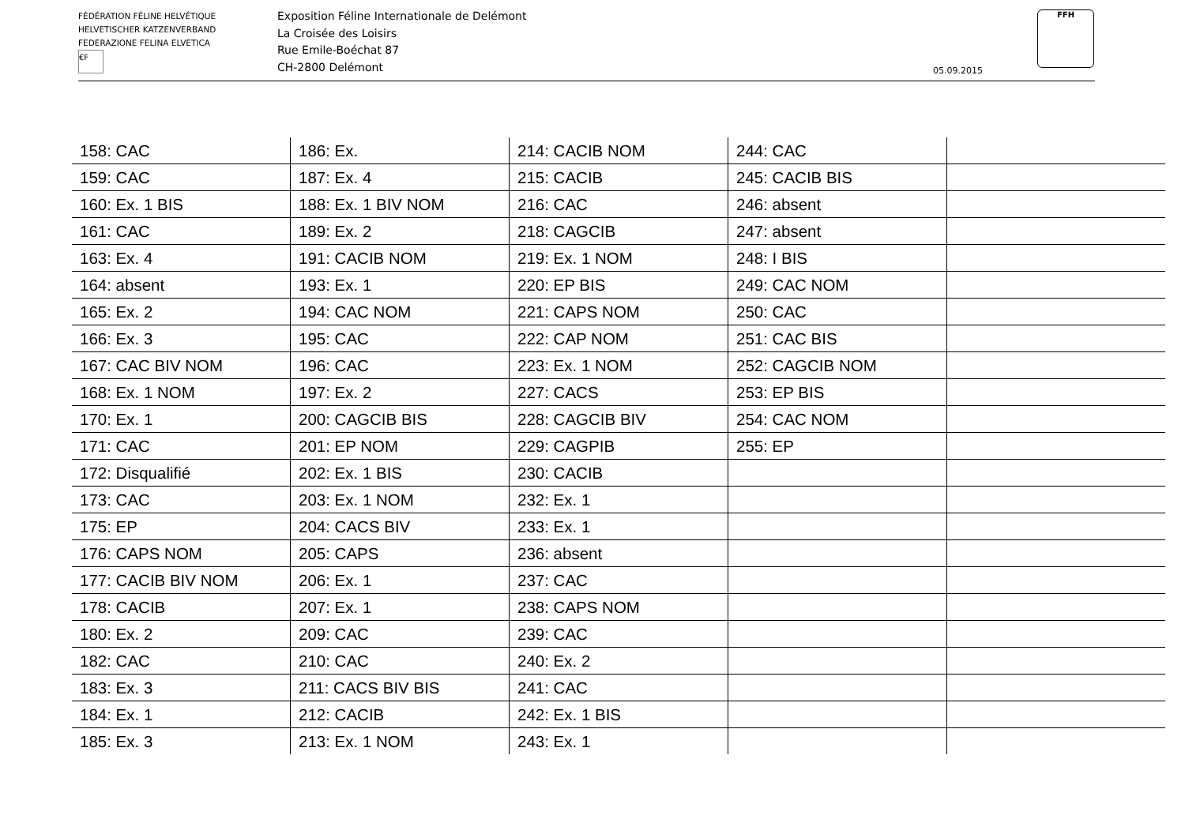FÉDÉRATION FÉLINE HELVÉTIQUE
HELVETISCHER KATZENVERBAND
FEDERAZIONE FELINA ELVETICA
€F
Exposition Féline Internationale de Delémont
La Croisée des Loisirs
Rue Emile-Boéchat 87
CH-2800 Delémont
05.09.2015
FFH
| 158: CAC | 186: Ex. | 214: CACIB NOM | 244: CAC | |
| 159: CAC | 187: Ex. 4 | 215: CACIB | 245: CACIB BIS | |
| 160: Ex. 1 BIS | 188: Ex. 1 BIV NOM | 216: CAC | 246: absent | |
| 161: CAC | 189: Ex. 2 | 218: CAGCIB | 247: absent | |
| 163: Ex. 4 | 191: CACIB NOM | 219: Ex. 1 NOM | 248: I BIS | |
| 164: absent | 193: Ex. 1 | 220: EP BIS | 249: CAC NOM | |
| 165: Ex. 2 | 194: CAC NOM | 221: CAPS NOM | 250: CAC | |
| 166: Ex. 3 | 195: CAC | 222: CAP NOM | 251: CAC BIS | |
| 167: CAC BIV NOM | 196: CAC | 223: Ex. 1 NOM | 252: CAGCIB NOM | |
| 168: Ex. 1 NOM | 197: Ex. 2 | 227: CACS | 253: EP BIS | |
| 170: Ex. 1 | 200: CAGCIB BIS | 228: CAGCIB BIV | 254: CAC NOM | |
| 171: CAC | 201: EP NOM | 229: CAGPIB | 255: EP | |
| 172: Disqualifié | 202: Ex. 1 BIS | 230: CACIB | | |
| 173: CAC | 203: Ex. 1 NOM | 232: Ex. 1 | | |
| 175: EP | 204: CACS BIV | 233: Ex. 1 | | |
| 176: CAPS NOM | 205: CAPS | 236: absent | | |
| 177: CACIB BIV NOM | 206: Ex. 1 | 237: CAC | | |
| 178: CACIB | 207: Ex. 1 | 238: CAPS NOM | | |
| 180: Ex. 2 | 209: CAC | 239: CAC | | |
| 182: CAC | 210: CAC | 240: Ex. 2 | | |
| 183: Ex. 3 | 211: CACS BIV BIS | 241: CAC | | |
| 184: Ex. 1 | 212: CACIB | 242: Ex. 1 BIS | | |
| 185: Ex. 3 | 213: Ex. 1 NOM | 243: Ex. 1 | | |